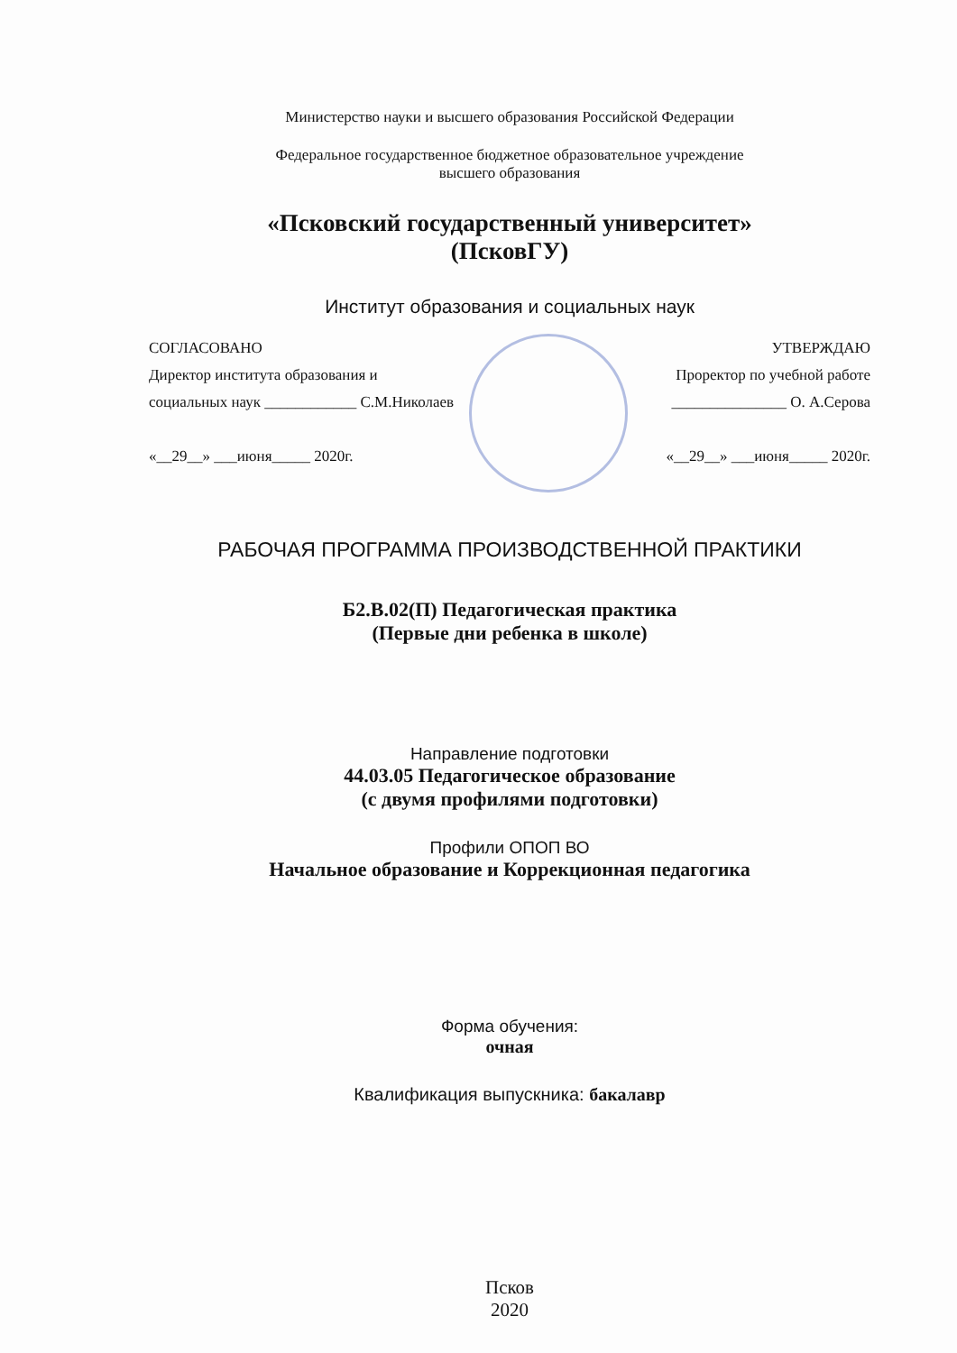Министерство науки и высшего образования Российской Федерации
Федеральное государственное бюджетное образовательное учреждение
высшего образования
«Псковский государственный университет»
(ПсковГУ)
Институт образования и социальных наук
СОГЛАСОВАНО УТВЕРЖДАЮ
Директор института образования и Проректор по учебной работе
социальных наук ____________ С.М.Николаев _______________ О. А.Серова
«__29__» ___июня_____ 2020г. «__29__» ___июня_____ 2020г.
РАБОЧАЯ ПРОГРАММА ПРОИЗВОДСТВЕННОЙ ПРАКТИКИ
Б2.В.02(П) Педагогическая практика
(Первые дни ребенка в школе)
Направление подготовки
44.03.05 Педагогическое образование
(с двумя профилями подготовки)
Профили ОПОП ВО
Начальное образование и Коррекционная педагогика
Форма обучения:
очная
Квалификация выпускника: бакалавр
Псков
2020